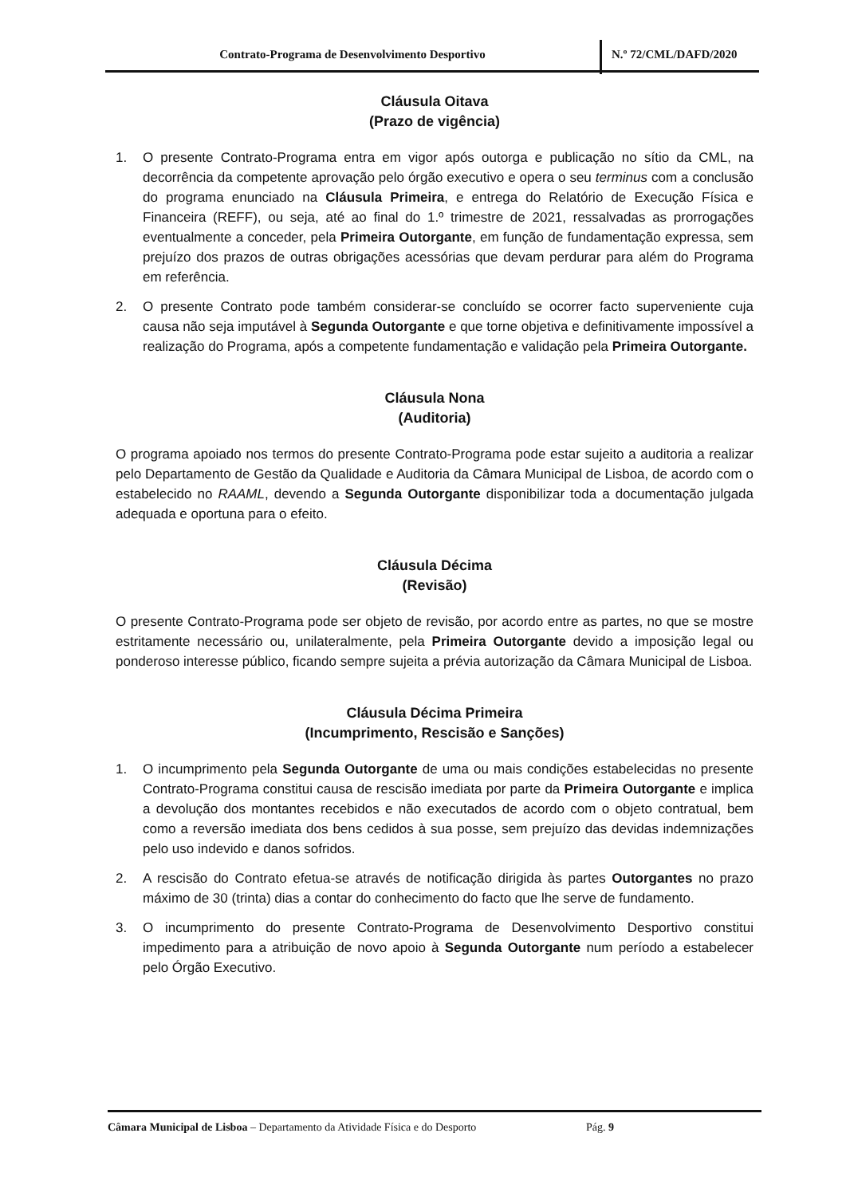Contrato-Programa de Desenvolvimento Desportivo N.º 72/CML/DAFD/2020
Cláusula Oitava
(Prazo de vigência)
1. O presente Contrato-Programa entra em vigor após outorga e publicação no sítio da CML, na decorrência da competente aprovação pelo órgão executivo e opera o seu terminus com a conclusão do programa enunciado na Cláusula Primeira, e entrega do Relatório de Execução Física e Financeira (REFF), ou seja, até ao final do 1.º trimestre de 2021, ressalvadas as prorrogações eventualmente a conceder, pela Primeira Outorgante, em função de fundamentação expressa, sem prejuízo dos prazos de outras obrigações acessórias que devam perdurar para além do Programa em referência.
2. O presente Contrato pode também considerar-se concluído se ocorrer facto superveniente cuja causa não seja imputável à Segunda Outorgante e que torne objetiva e definitivamente impossível a realização do Programa, após a competente fundamentação e validação pela Primeira Outorgante.
Cláusula Nona
(Auditoria)
O programa apoiado nos termos do presente Contrato-Programa pode estar sujeito a auditoria a realizar pelo Departamento de Gestão da Qualidade e Auditoria da Câmara Municipal de Lisboa, de acordo com o estabelecido no RAAML, devendo a Segunda Outorgante disponibilizar toda a documentação julgada adequada e oportuna para o efeito.
Cláusula Décima
(Revisão)
O presente Contrato-Programa pode ser objeto de revisão, por acordo entre as partes, no que se mostre estritamente necessário ou, unilateralmente, pela Primeira Outorgante devido a imposição legal ou ponderoso interesse público, ficando sempre sujeita a prévia autorização da Câmara Municipal de Lisboa.
Cláusula Décima Primeira
(Incumprimento, Rescisão e Sanções)
1. O incumprimento pela Segunda Outorgante de uma ou mais condições estabelecidas no presente Contrato-Programa constitui causa de rescisão imediata por parte da Primeira Outorgante e implica a devolução dos montantes recebidos e não executados de acordo com o objeto contratual, bem como a reversão imediata dos bens cedidos à sua posse, sem prejuízo das devidas indemnizações pelo uso indevido e danos sofridos.
2. A rescisão do Contrato efetua-se através de notificação dirigida às partes Outorgantes no prazo máximo de 30 (trinta) dias a contar do conhecimento do facto que lhe serve de fundamento.
3. O incumprimento do presente Contrato-Programa de Desenvolvimento Desportivo constitui impedimento para a atribuição de novo apoio à Segunda Outorgante num período a estabelecer pelo Órgão Executivo.
Câmara Municipal de Lisboa – Departamento da Atividade Física e do Desporto
Pág. 9